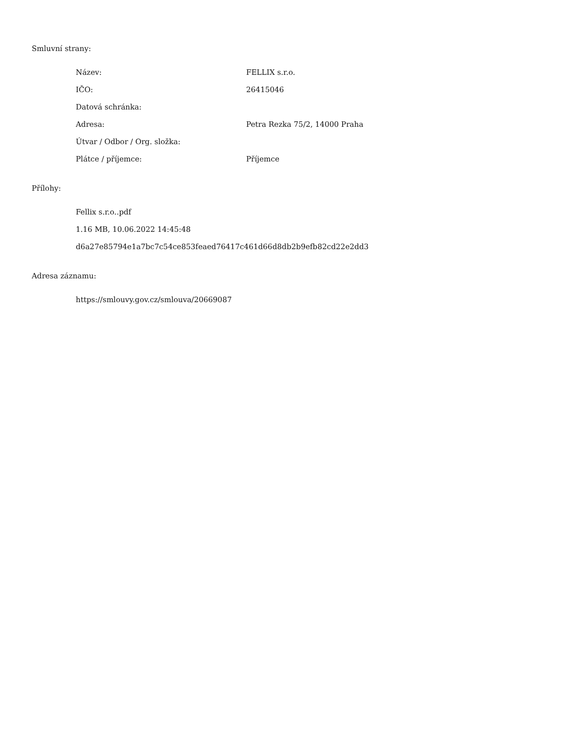Smluvní strany:
| Název: | FELLIX s.r.o. |
| IČO: | 26415046 |
| Datová schránka: | |
| Adresa: | Petra Rezka 75/2, 14000 Praha |
| Útvar / Odbor / Org. složka: | |
| Plátce / příjemce: | Příjemce |
Přílohy:
Fellix s.r.o..pdf
1.16 MB, 10.06.2022 14:45:48
d6a27e85794e1a7bc7c54ce853feaed76417c461d66d8db2b9efb82cd22e2dd3
Adresa záznamu:
https://smlouvy.gov.cz/smlouva/20669087